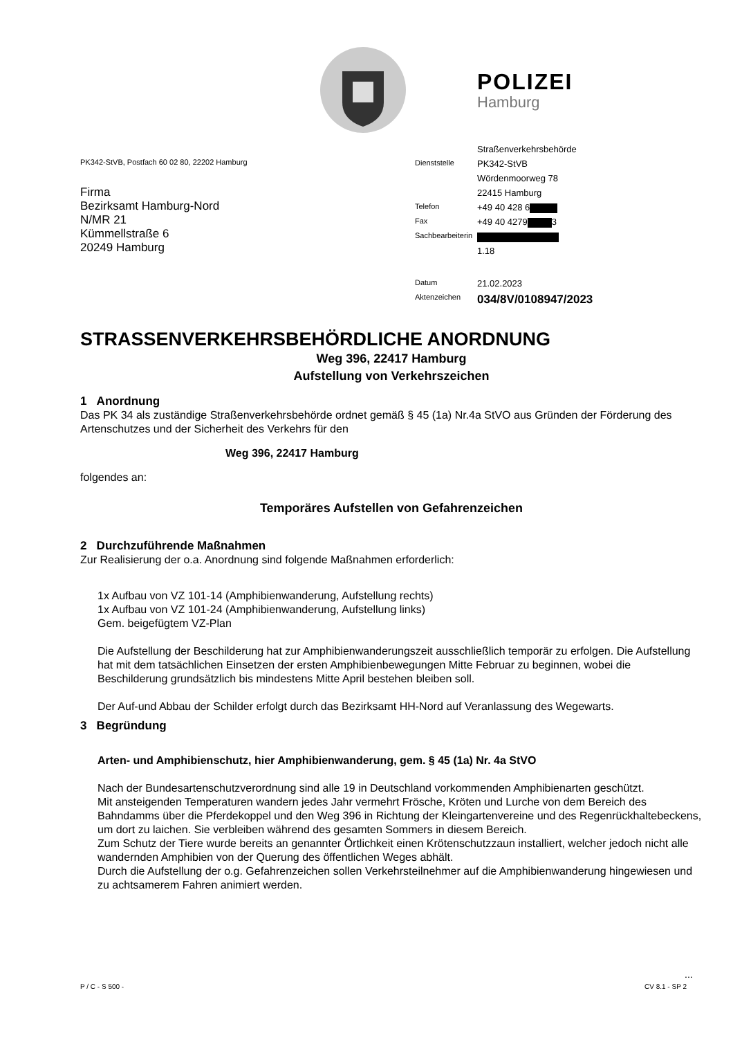POLIZEI
Hamburg
PK342-StVB, Postfach 60 02 80, 22202 Hamburg
Firma
Bezirksamt Hamburg-Nord
N/MR 21
Kümmellstraße 6
20249 Hamburg
| | Straßenverkehrsbehörde |
| Dienststelle | PK342-StVB |
| | Wördenmoorweg 78 |
| | 22415 Hamburg |
| Telefon | +49 40 428 6 |
| Fax | +49 40 4279 3 |
| Sachbearbeiterin | |
| | 1.18 |
| Datum | 21.02.2023 |
| Aktenzeichen | 034/8V/0108947/2023 |
STRASSENVERKEHRSBEHÖRDLICHE ANORDNUNG
Weg 396, 22417 Hamburg
Aufstellung von Verkehrszeichen
1 Anordnung
Das PK 34 als zuständige Straßenverkehrsbehörde ordnet gemäß § 45 (1a) Nr.4a StVO aus Gründen der Förderung des Artenschutzes und der Sicherheit des Verkehrs für den
Weg 396, 22417 Hamburg
folgendes an:
Temporäres Aufstellen von Gefahrenzeichen
2 Durchzuführende Maßnahmen
Zur Realisierung der o.a. Anordnung sind folgende Maßnahmen erforderlich:
1x Aufbau von VZ 101-14 (Amphibienwanderung, Aufstellung rechts)
1x Aufbau von VZ 101-24 (Amphibienwanderung, Aufstellung links)
Gem. beigefügtem VZ-Plan
Die Aufstellung der Beschilderung hat zur Amphibienwanderungszeit ausschließlich temporär zu erfolgen. Die Aufstellung hat mit dem tatsächlichen Einsetzen der ersten Amphibienbewegungen Mitte Februar zu beginnen, wobei die Beschilderung grundsätzlich bis mindestens Mitte April bestehen bleiben soll.
Der Auf-und Abbau der Schilder erfolgt durch das Bezirksamt HH-Nord auf Veranlassung des Wegewarts.
3 Begründung
Arten- und Amphibienschutz, hier Amphibienwanderung, gem. § 45 (1a) Nr. 4a StVO
Nach der Bundesartenschutzverordnung sind alle 19 in Deutschland vorkommenden Amphibienarten geschützt.
Mit ansteigenden Temperaturen wandern jedes Jahr vermehrt Frösche, Kröten und Lurche von dem Bereich des Bahndamms über die Pferdekoppel und den Weg 396 in Richtung der Kleingartenvereine und des Regenrückhaltebeckens, um dort zu laichen. Sie verbleiben während des gesamten Sommers in diesem Bereich.
Zum Schutz der Tiere wurde bereits an genannter Örtlichkeit einen Krötenschutzzaun installiert, welcher jedoch nicht alle wandernden Amphibien von der Querung des öffentlichen Weges abhält.
Durch die Aufstellung der o.g. Gefahrenzeichen sollen Verkehrsteilnehmer auf die Amphibienwanderung hingewiesen und zu achtsamerem Fahren animiert werden.
...
P / C - S 500 - CV 8.1 - SP 2